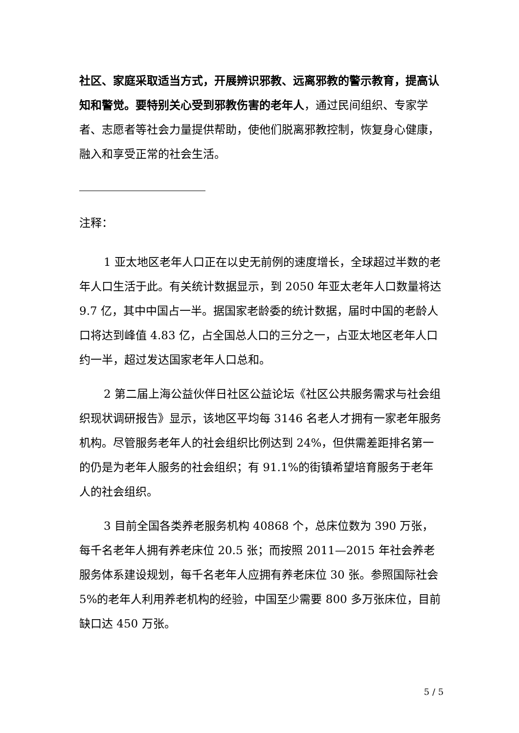社区、家庭采取适当方式，开展辨识邪教、远离邪教的警示教育，提高认知和警觉。要特别关心受到邪教伤害的老年人，通过民间组织、专家学者、志愿者等社会力量提供帮助，使他们脱离邪教控制，恢复身心健康，融入和享受正常的社会生活。
注释：
1 亚太地区老年人口正在以史无前例的速度增长，全球超过半数的老年人口生活于此。有关统计数据显示，到 2050 年亚太老年人口数量将达 9.7 亿，其中中国占一半。据国家老龄委的统计数据，届时中国的老龄人口将达到峰值 4.83 亿，占全国总人口的三分之一，占亚太地区老年人口约一半，超过发达国家老年人口总和。
2 第二届上海公益伙伴日社区公益论坛《社区公共服务需求与社会组织现状调研报告》显示，该地区平均每 3146 名老人才拥有一家老年服务机构。尽管服务老年人的社会组织比例达到 24%，但供需差距排名第一的仍是为老年人服务的社会组织；有 91.1%的街镇希望培育服务于老年人的社会组织。
3 目前全国各类养老服务机构 40868 个，总床位数为 390 万张，每千名老年人拥有养老床位 20.5 张；而按照 2011—2015 年社会养老服务体系建设规划，每千名老年人应拥有养老床位 30 张。参照国际社会 5%的老年人利用养老机构的经验，中国至少需要 800 多万张床位，目前缺口达 450 万张。
5 / 5